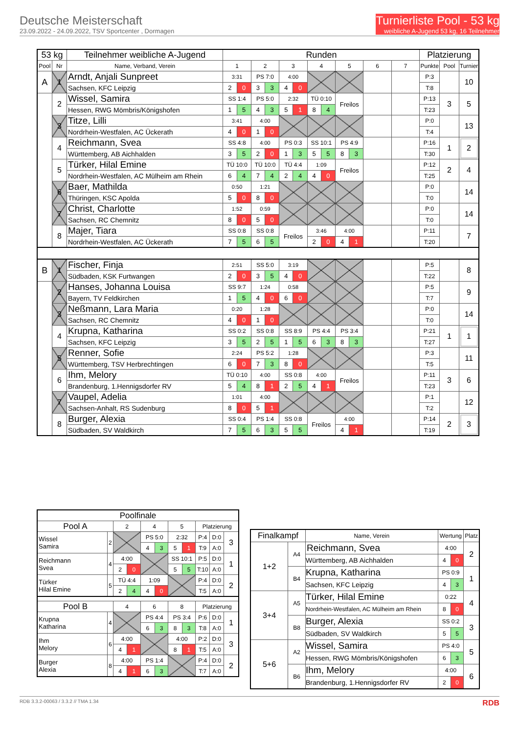Deutsche Meisterschaft
23.09.2022 - 24.09.2022, TSV Sportcenter , Dormagen
Turnierliste Pool - 53 kg
weibliche A-Jugend 53 kg, 16 Teilnehmer
| 53 kg | | Teilnehmer weibliche A-Jugend | Runden | | | | | | | | | | | | Platzierung | | |
| --- | --- | --- | --- | --- | --- | --- | --- | --- | --- | --- | --- | --- | --- | --- | --- | --- | --- |
| Pool | Nr | Name, Verband, Verein | 1 | | 2 | | 3 | | 4 | | 5 | | 6 | 7 | Punkte | Pool | Turnier |
| A | 1 | Arndt, Anjali Sunpreet | 3:31 | | PS 7:0 | | 4:00 | | | | | | | | P:3 | | 10 |
| | | Sachsen, KFC Leipzig | 2 | 0 | 3 | 3 | 4 | 0 | | | | | | | T:8 | | |
| | 2 | Wissel, Samira | SS 1:4 | | PS 5:0 | | 2:32 | | TÜ 0:10 | | Freilos | | | | P:13 | 3 | 5 |
| | | Hessen, RWG Mömbris/Königshofen | 1 | 5 | 4 | 3 | 5 | 1 | 8 | 4 | | | | | T:23 | | |
| | 3 | Titze, Lilli | 3:41 | | 4:00 | | | | | | | | | | P:0 | | 13 |
| | | Nordrhein-Westfalen, AC Ückerath | 4 | 0 | 1 | 0 | | | | | | | | | T:4 | | |
| | 4 | Reichmann, Svea | SS 4:8 | | 4:00 | | PS 0:3 | | SS 10:1 | | PS 4:9 | | | | P:16 | 1 | 2 |
| | | Württemberg, AB Aichhalden | 3 | 5 | 2 | 0 | 1 | 3 | 5 | 5 | 8 | 3 | | | T:30 | | |
| | 5 | Türker, Hilal Emine | TÜ 10:0 | | TÜ 10:0 | | TÜ 4:4 | | 1:09 | | Freilos | | | | P:12 | 2 | 4 |
| | | Nordrhein-Westfalen, AC Mülheim am Rhein | 6 | 4 | 7 | 4 | 2 | 4 | 4 | 0 | | | | | T:25 | | |
| | 6 | Baer, Mathilda | 0:50 | | 1:21 | | | | | | | | | | P:0 | | 14 |
| | | Thüringen, KSC Apolda | 5 | 0 | 8 | 0 | | | | | | | | | T:0 | | |
| | 7 | Christ, Charlotte | 1:52 | | 0:59 | | | | | | | | | | P:0 | | 14 |
| | | Sachsen, RC Chemnitz | 8 | 0 | 5 | 0 | | | | | | | | | T:0 | | |
| | 8 | Majer, Tiara | SS 0:8 | | SS 0:8 | | Freilos | | 3:46 | | 4:00 | | | | P:11 | | 7 |
| | | Nordrhein-Westfalen, AC Ückerath | 7 | 5 | 6 | 5 | | | 2 | 0 | 4 | 1 | | | T:20 | | |
| B | 1 | Fischer, Finja | 2:51 | | SS 5:0 | | 3:19 | | | | | | | | P:5 | | 8 |
| | | Südbaden, KSK Furtwangen | 2 | 0 | 3 | 5 | 4 | 0 | | | | | | | T:22 | | |
| | 2 | Hanses, Johanna Louisa | SS 9:7 | | 1:24 | | 0:58 | | | | | | | | P:5 | | 9 |
| | | Bayern, TV Feldkirchen | 1 | 5 | 4 | 0 | 6 | 0 | | | | | | | T:7 | | |
| | 3 | Neßmann, Lara Maria | 0:20 | | 1:28 | | | | | | | | | | P:0 | | 14 |
| | | Sachsen, RC Chemnitz | 4 | 0 | 1 | 0 | | | | | | | | | T:0 | | |
| | 4 | Krupna, Katharina | SS 0:2 | | SS 0:8 | | SS 8:9 | | PS 4:4 | | PS 3:4 | | | | P:21 | 1 | 1 |
| | | Sachsen, KFC Leipzig | 3 | 5 | 2 | 5 | 1 | 5 | 6 | 3 | 8 | 3 | | | T:27 | | |
| | 5 | Renner, Sofie | 2:24 | | PS 5:2 | | 1:28 | | | | | | | | P:3 | | 11 |
| | | Württemberg, TSV Herbrechtingen | 6 | 0 | 7 | 3 | 8 | 0 | | | | | | | T:5 | | |
| | 6 | Ihm, Melory | TÜ 0:10 | | 4:00 | | SS 0:8 | | 4:00 | | Freilos | | | | P:11 | 3 | 6 |
| | | Brandenburg, 1.Hennigsdorfer RV | 5 | 4 | 8 | 1 | 2 | 5 | 4 | 1 | | | | | T:23 | | |
| | 7 | Vaupel, Adelia | 1:01 | | 4:00 | | | | | | | | | | P:1 | | 12 |
| | | Sachsen-Anhalt, RS Sudenburg | 8 | 0 | 5 | 1 | | | | | | | | | T:2 | | |
| | 8 | Burger, Alexia | SS 0:4 | | PS 1:4 | | SS 0:8 | | Freilos | | 4:00 | | | | P:14 | 2 | 3 |
| | | Südbaden, SV Waldkirch | 7 | 5 | 6 | 3 | 5 | 5 | | | 4 | 1 | | | T:19 | | |
| Poolfinale | | | | | | | | | | |
| Pool A | | 2 | | 4 | | 5 | | Platzierung | | |
| Wissel Samira | 2 | | | PS 5:0 | | 2:32 | | P:4 | D:0 | 3 |
| | | | | 4 | 3 | 5 | 1 | T:9 | A:0 | |
| Reichmann Svea | 4 | 4:00 | | | | SS 10:1 | | P:5 | D:0 | 1 |
| | | 2 | 0 | | | 5 | 5 | T:10 | A:0 | |
| Türker Hilal Emine | 5 | TÜ 4:4 | | 1:09 | | | | P:4 | D:0 | 2 |
| | | 2 | 4 | 4 | 0 | | | T:5 | A:0 | |
| Pool B | | 4 | | 6 | | 8 | | Platzierung | | |
| Krupna Katharina | 4 | | | PS 4:4 | | PS 3:4 | | P:6 | D:0 | 1 |
| | | | | 6 | 3 | 8 | 3 | T:8 | A:0 | |
| Ihm Melory | 6 | 4:00 | | | | 4:00 | | P:2 | D:0 | 3 |
| | | 4 | 1 | | | 8 | 1 | T:5 | A:0 | |
| Burger Alexia | 8 | 4:00 | | PS 1:4 | | | | P:4 | D:0 | 2 |
| | | 4 | 1 | 6 | 3 | | | T:7 | A:0 | |
| Finalkampf | | Name, Verein | Wertung | | Platz |
| 1+2 | A4 | Reichmann, Svea | 4:00 | | 2 |
| | | Württemberg, AB Aichhalden | 4 | 0 | |
| | B4 | Krupna, Katharina | PS 0:9 | | 1 |
| | | Sachsen, KFC Leipzig | 4 | 3 | |
| 3+4 | A5 | Türker, Hilal Emine | 0:22 | | 4 |
| | | Nordrhein-Westfalen, AC Mülheim am Rhein | 8 | 0 | |
| | B8 | Burger, Alexia | SS 0:2 | | 3 |
| | | Südbaden, SV Waldkirch | 5 | 5 | |
| 5+6 | A2 | Wissel, Samira | PS 4:0 | | 5 |
| | | Hessen, RWG Mömbris/Königshofen | 6 | 3 | |
| | B6 | Ihm, Melory | 4:00 | | 6 |
| | | Brandenburg, 1.Hennigsdorfer RV | 2 | 0 | |
RDB 3.3.2-00063 / 3.3.2 // TMA 1.34 RDB